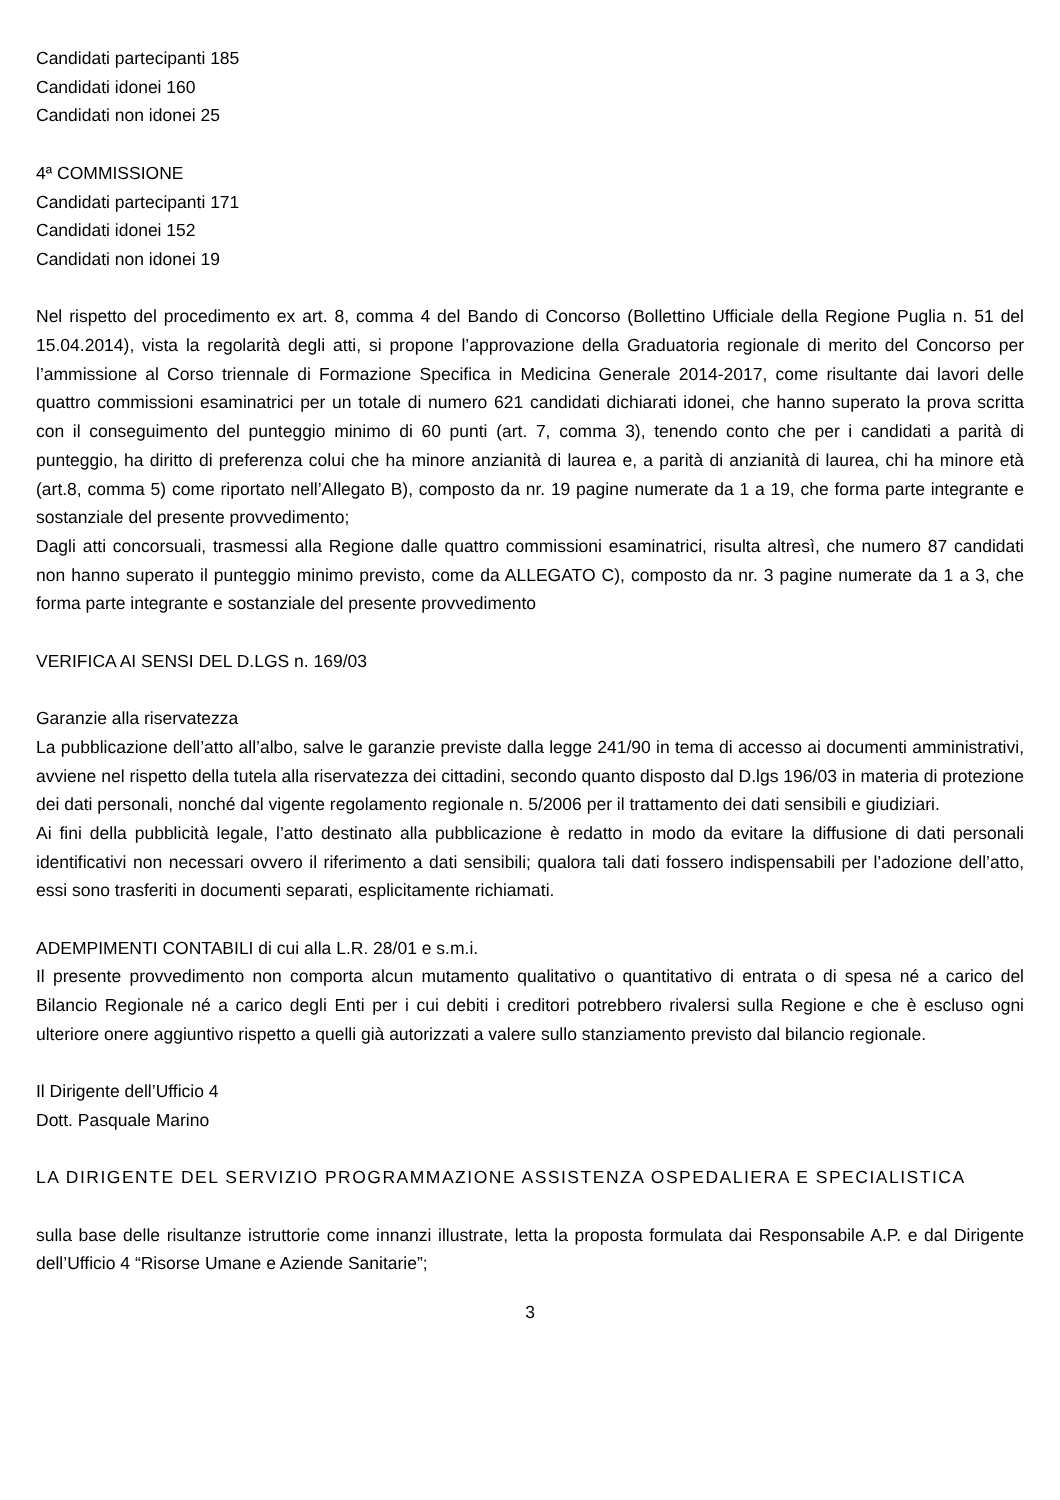Candidati partecipanti 185
Candidati idonei 160
Candidati non idonei 25
4ª COMMISSIONE
Candidati partecipanti 171
Candidati idonei 152
Candidati non idonei 19
Nel rispetto del procedimento ex art. 8, comma 4 del Bando di Concorso (Bollettino Ufficiale della Regione Puglia n. 51 del 15.04.2014), vista la regolarità degli atti, si propone l’approvazione della Graduatoria regionale di merito del Concorso per l’ammissione al Corso triennale di Formazione Specifica in Medicina Generale 2014-2017, come risultante dai lavori delle quattro commissioni esaminatrici per un totale di numero 621 candidati dichiarati idonei, che hanno superato la prova scritta con il conseguimento del punteggio minimo di 60 punti (art. 7, comma 3), tenendo conto che per i candidati a parità di punteggio, ha diritto di preferenza colui che ha minore anzianità di laurea e, a parità di anzianità di laurea, chi ha minore età (art.8, comma 5) come riportato nell’Allegato B), composto da nr. 19 pagine numerate da 1 a 19, che forma parte integrante e sostanziale del presente provvedimento;
Dagli atti concorsuali, trasmessi alla Regione dalle quattro commissioni esaminatrici, risulta altresì, che numero 87 candidati non hanno superato il punteggio minimo previsto, come da ALLEGATO C), composto da nr. 3 pagine numerate da 1 a 3, che forma parte integrante e sostanziale del presente provvedimento
VERIFICA AI SENSI DEL D.LGS n. 169/03
Garanzie alla riservatezza
La pubblicazione dell’atto all’albo, salve le garanzie previste dalla legge 241/90 in tema di accesso ai documenti amministrativi, avviene nel rispetto della tutela alla riservatezza dei cittadini, secondo quanto disposto dal D.lgs 196/03 in materia di protezione dei dati personali, nonché dal vigente regolamento regionale n. 5/2006 per il trattamento dei dati sensibili e giudiziari.
Ai fini della pubblicità legale, l’atto destinato alla pubblicazione è redatto in modo da evitare la diffusione di dati personali identificativi non necessari ovvero il riferimento a dati sensibili; qualora tali dati fossero indispensabili per l’adozione dell’atto, essi sono trasferiti in documenti separati, esplicitamente richiamati.
ADEMPIMENTI CONTABILI di cui alla L.R. 28/01 e s.m.i.
Il presente provvedimento non comporta alcun mutamento qualitativo o quantitativo di entrata o di spesa né a carico del Bilancio Regionale né a carico degli Enti per i cui debiti i creditori potrebbero rivalersi sulla Regione e che è escluso ogni ulteriore onere aggiuntivo rispetto a quelli già autorizzati a valere sullo stanziamento previsto dal bilancio regionale.
Il Dirigente dell’Ufficio 4
Dott. Pasquale Marino
LA DIRIGENTE DEL SERVIZIO PROGRAMMAZIONE ASSISTENZA OSPEDALIERA E SPECIALISTICA
sulla base delle risultanze istruttorie come innanzi illustrate, letta la proposta formulata dai Responsabile A.P. e dal Dirigente dell’Ufficio 4 “Risorse Umane e Aziende Sanitarie”;
3